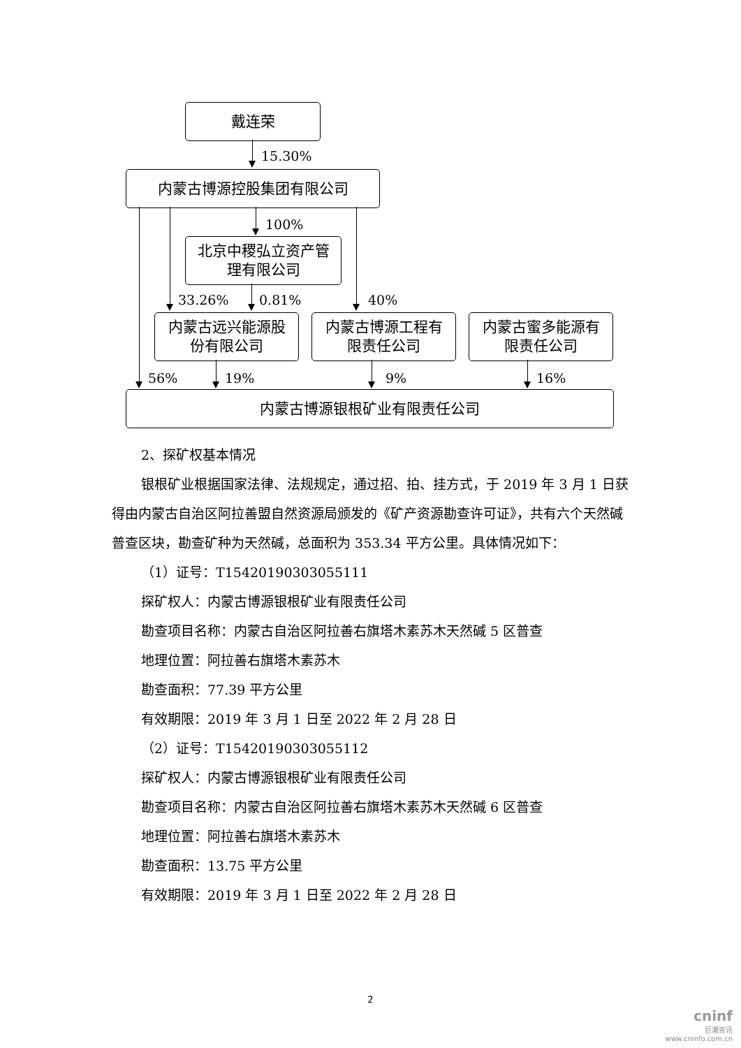戴连荣
15.30%
内蒙古博源控股集团有限公司
100%
北京中稷弘立资产管
理有限公司
33.26% 0.81% 40%
内蒙古远兴能源股
份有限公司
内蒙古博源工程有
限责任公司
内蒙古蜜多能源有
限责任公司
56% 19% 9% 16%
内蒙古博源银根矿业有限责任公司
2、探矿权基本情况
银根矿业根据国家法律、法规规定，通过招、拍、挂方式，于 2019 年 3 月 1 日获得由内蒙古自治区阿拉善盟自然资源局颁发的《矿产资源勘查许可证》，共有六个天然碱普查区块，勘查矿种为天然碱，总面积为 353.34 平方公里。具体情况如下：
（1）证号：T15420190303055111
探矿权人：内蒙古博源银根矿业有限责任公司
勘查项目名称：内蒙古自治区阿拉善右旗塔木素苏木天然碱 5 区普查
地理位置：阿拉善右旗塔木素苏木
勘查面积：77.39 平方公里
有效期限：2019 年 3 月 1 日至 2022 年 2 月 28 日
（2）证号：T15420190303055112
探矿权人：内蒙古博源银根矿业有限责任公司
勘查项目名称：内蒙古自治区阿拉善右旗塔木素苏木天然碱 6 区普查
地理位置：阿拉善右旗塔木素苏木
勘查面积：13.75 平方公里
有效期限：2019 年 3 月 1 日至 2022 年 2 月 28 日
2
cninf
巨潮资讯
www.cninfo.com.cn